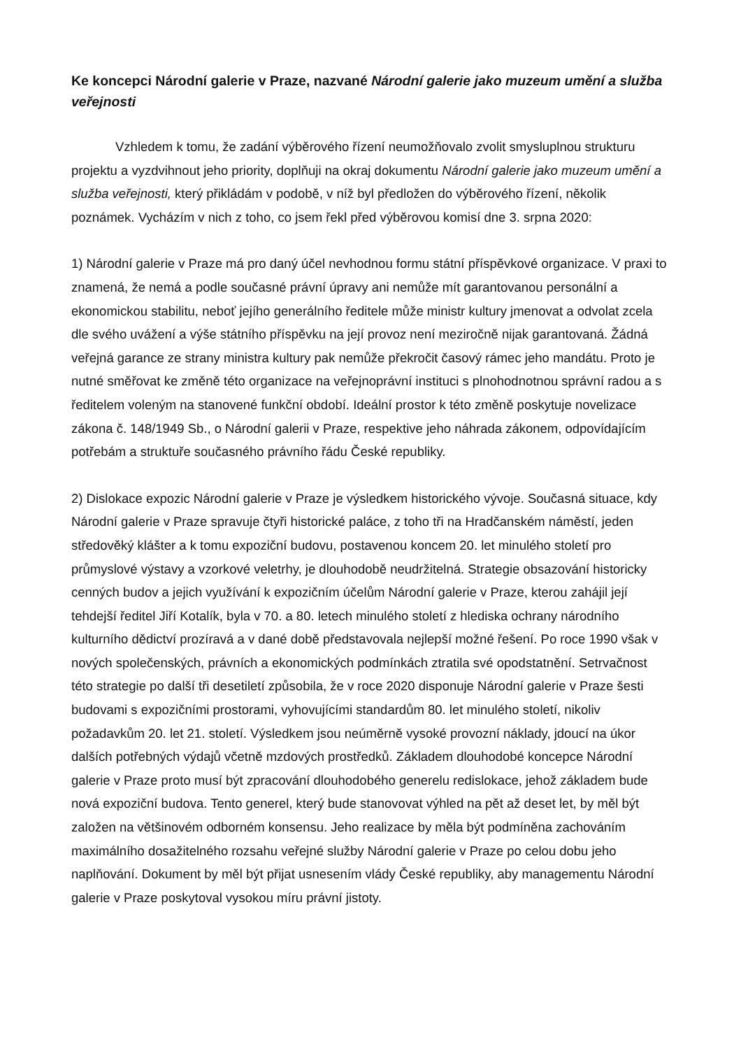Ke koncepci Národní galerie v Praze, nazvané Národní galerie jako muzeum umění a služba veřejnosti
Vzhledem k tomu, že zadání výběrového řízení neumožňovalo zvolit smysluplnou strukturu projektu a vyzdvihnout jeho priority, doplňuji na okraj dokumentu Národní galerie jako muzeum umění a služba veřejnosti, který přikládám v podobě, v níž byl předložen do výběrového řízení, několik poznámek. Vycházím v nich z toho, co jsem řekl před výběrovou komisí dne 3. srpna 2020:
1) Národní galerie v Praze má pro daný účel nevhodnou formu státní příspěvkové organizace. V praxi to znamená, že nemá a podle současné právní úpravy ani nemůže mít garantovanou personální a ekonomickou stabilitu, neboť jejího generálního ředitele může ministr kultury jmenovat a odvolat zcela dle svého uvážení a výše státního příspěvku na její provoz není meziročně nijak garantovaná. Žádná veřejná garance ze strany ministra kultury pak nemůže překročit časový rámec jeho mandátu. Proto je nutné směřovat ke změně této organizace na veřejnoprávní instituci s plnohodnotnou správní radou a s ředitelem voleným na stanovené funkční období. Ideální prostor k této změně poskytuje novelizace zákona č. 148/1949 Sb., o Národní galerii v Praze, respektive jeho náhrada zákonem, odpovídajícím potřebám a struktuře současného právního řádu České republiky.
2) Dislokace expozic Národní galerie v Praze je výsledkem historického vývoje. Současná situace, kdy Národní galerie v Praze spravuje čtyři historické paláce, z toho tři na Hradčanském náměstí, jeden středověký klášter a k tomu expoziční budovu, postavenou koncem 20. let minulého století pro průmyslové výstavy a vzorkové veletrhy, je dlouhodobě neudržitelná. Strategie obsazování historicky cenných budov a jejich využívání k expozičním účelům Národní galerie v Praze, kterou zahájil její tehdejší ředitel Jiří Kotalík, byla v 70. a 80. letech minulého století z hlediska ochrany národního kulturního dědictví prozíravá a v dané době představovala nejlepší možné řešení. Po roce 1990 však v nových společenských, právních a ekonomických podmínkách ztratila své opodstatnění. Setrvačnost této strategie po další tři desetiletí způsobila, že v roce 2020 disponuje Národní galerie v Praze šesti budovami s expozičními prostorami, vyhovujícími standardům 80. let minulého století, nikoliv požadavkům 20. let 21. století. Výsledkem jsou neúměrně vysoké provozní náklady, jdoucí na úkor dalších potřebných výdajů včetně mzdových prostředků. Základem dlouhodobé koncepce Národní galerie v Praze proto musí být zpracování dlouhodobého generelu redislokace, jehož základem bude nová expoziční budova. Tento generel, který bude stanovovat výhled na pět až deset let, by měl být založen na většinovém odborném konsensu. Jeho realizace by měla být podmíněna zachováním maximálního dosažitelného rozsahu veřejné služby Národní galerie v Praze po celou dobu jeho naplňování. Dokument by měl být přijat usnesením vlády České republiky, aby managementu Národní galerie v Praze poskytoval vysokou míru právní jistoty.